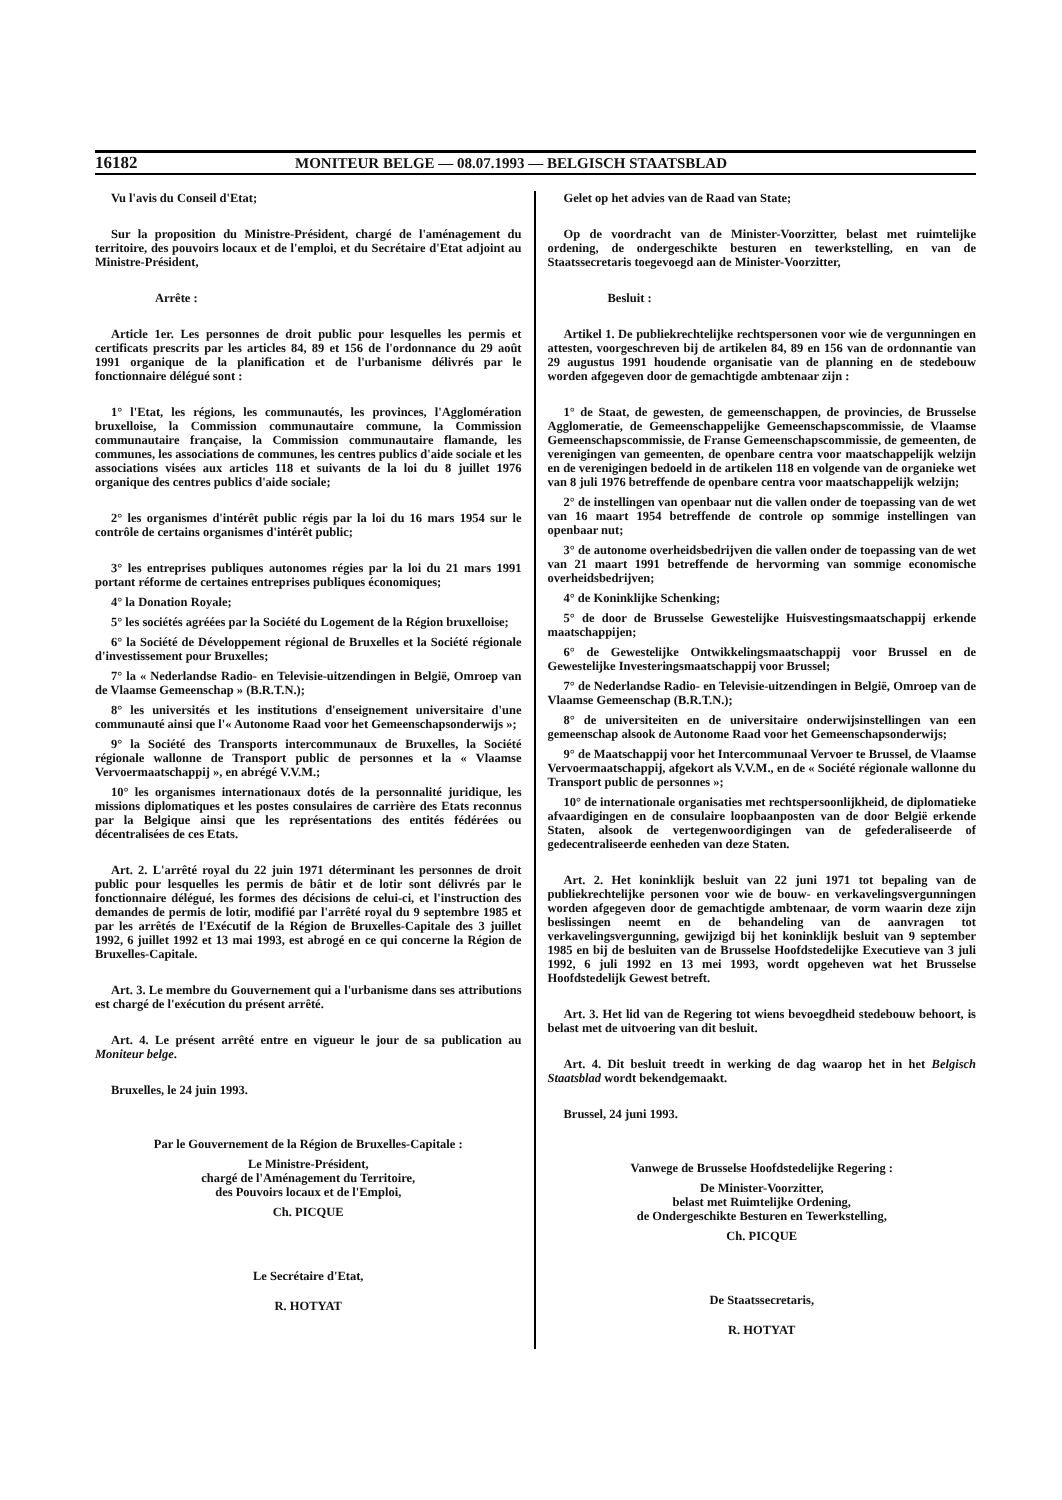16182 MONITEUR BELGE — 08.07.1993 — BELGISCH STAATSBLAD
Vu l'avis du Conseil d'Etat;
Sur la proposition du Ministre-Président, chargé de l'aménagement du territoire, des pouvoirs locaux et de l'emploi, et du Secrétaire d'Etat adjoint au Ministre-Président,
Arrête :
Article 1er. Les personnes de droit public pour lesquelles les permis et certificats prescrits par les articles 84, 89 et 156 de l'ordonnance du 29 août 1991 organique de la planification et de l'urbanisme délivrés par le fonctionnaire délégué sont :
1° l'Etat, les régions, les communautés, les provinces, l'Agglomération bruxelloise, la Commission communautaire commune, la Commission communautaire française, la Commission communautaire flamande, les communes, les associations de communes, les centres publics d'aide sociale et les associations visées aux articles 118 et suivants de la loi du 8 juillet 1976 organique des centres publics d'aide sociale;
2° les organismes d'intérêt public régis par la loi du 16 mars 1954 sur le contrôle de certains organismes d'intérêt public;
3° les entreprises publiques autonomes régies par la loi du 21 mars 1991 portant réforme de certaines entreprises publiques économiques;
4° la Donation Royale;
5° les sociétés agréées par la Société du Logement de la Région bruxelloise;
6° la Société de Développement régional de Bruxelles et la Société régionale d'investissement pour Bruxelles;
7° la « Nederlandse Radio- en Televisie-uitzendingen in België, Omroep van de Vlaamse Gemeenschap » (B.R.T.N.);
8° les universités et les institutions d'enseignement universitaire d'une communauté ainsi que l'« Autonome Raad voor het Gemeenschapsonderwijs »;
9° la Société des Transports intercommunaux de Bruxelles, la Société régionale wallonne de Transport public de personnes et la « Vlaamse Vervoermaatschappij », en abrégé V.V.M.;
10° les organismes internationaux dotés de la personnalité juridique, les missions diplomatiques et les postes consulaires de carrière des Etats reconnus par la Belgique ainsi que les représentations des entités fédérées ou décentralisées de ces Etats.
Art. 2. L'arrêté royal du 22 juin 1971 déterminant les personnes de droit public pour lesquelles les permis de bâtir et de lotir sont délivrés par le fonctionnaire délégué, les formes des décisions de celui-ci, et l'instruction des demandes de permis de lotir, modifié par l'arrêté royal du 9 septembre 1985 et par les arrêtés de l'Exécutif de la Région de Bruxelles-Capitale des 3 juillet 1992, 6 juillet 1992 et 13 mai 1993, est abrogé en ce qui concerne la Région de Bruxelles-Capitale.
Art. 3. Le membre du Gouvernement qui a l'urbanisme dans ses attributions est chargé de l'exécution du présent arrêté.
Art. 4. Le présent arrêté entre en vigueur le jour de sa publication au Moniteur belge.
Bruxelles, le 24 juin 1993.
Par le Gouvernement de la Région de Bruxelles-Capitale :
Le Ministre-Président,
chargé de l'Aménagement du Territoire,
des Pouvoirs locaux et de l'Emploi,
Ch. PICQUE
Le Secrétaire d'Etat,
R. HOTYAT
Gelet op het advies van de Raad van State;
Op de voordracht van de Minister-Voorzitter, belast met ruimtelijke ordening, de ondergeschikte besturen en tewerkstelling, en van de Staatssecretaris toegevoegd aan de Minister-Voorzitter,
Besluit :
Artikel 1. De publiekrechtelijke rechtspersonen voor wie de vergunningen en attesten, voorgeschreven bij de artikelen 84, 89 en 156 van de ordonnantie van 29 augustus 1991 houdende organisatie van de planning en de stedebouw worden afgegeven door de gemachtigde ambtenaar zijn :
1° de Staat, de gewesten, de gemeenschappen, de provincies, de Brusselse Agglomeratie, de Gemeenschappelijke Gemeenschapscommissie, de Vlaamse Gemeenschapscommissie, de Franse Gemeenschapscommissie, de gemeenten, de verenigingen van gemeenten, de openbare centra voor maatschappelijk welzijn en de verenigingen bedoeld in de artikelen 118 en volgende van de organieke wet van 8 juli 1976 betreffende de openbare centra voor maatschappelijk welzijn;
2° de instellingen van openbaar nut die vallen onder de toepassing van de wet van 16 maart 1954 betreffende de controle op sommige instellingen van openbaar nut;
3° de autonome overheidsbedrijven die vallen onder de toepassing van de wet van 21 maart 1991 betreffende de hervorming van sommige economische overheidsbedrijven;
4° de Koninklijke Schenking;
5° de door de Brusselse Gewestelijke Huisvestingsmaatschappij erkende maatschappijen;
6° de Gewestelijke Ontwikkelingsmaatschappij voor Brussel en de Gewestelijke Investeringsmaatschappij voor Brussel;
7° de Nederlandse Radio- en Televisie-uitzendingen in België, Omroep van de Vlaamse Gemeenschap (B.R.T.N.);
8° de universiteiten en de universitaire onderwijsinstellingen van een gemeenschap alsook de Autonome Raad voor het Gemeenschapsonderwijs;
9° de Maatschappij voor het Intercommunaal Vervoer te Brussel, de Vlaamse Vervoermaatschappij, afgekort als V.V.M., en de « Société régionale wallonne du Transport public de personnes »;
10° de internationale organisaties met rechtspersoonlijkheid, de diplomatieke afvaardigingen en de consulaire loopbaanposten van de door België erkende Staten, alsook de vertegenwoordigingen van de gefederaliseerde of gedecentraliseerde eenheden van deze Staten.
Art. 2. Het koninklijk besluit van 22 juni 1971 tot bepaling van de publiekrechtelijke personen voor wie de bouw- en verkavelingsvergunningen worden afgegeven door de gemachtigde ambtenaar, de vorm waarin deze zijn beslissingen neemt en de behandeling van de aanvragen tot verkavelingsvergunning, gewijzigd bij het koninklijk besluit van 9 september 1985 en bij de besluiten van de Brusselse Hoofdstedelijke Executieve van 3 juli 1992, 6 juli 1992 en 13 mei 1993, wordt opgeheven wat het Brusselse Hoofdstedelijk Gewest betreft.
Art. 3. Het lid van de Regering tot wiens bevoegdheid stedebouw behoort, is belast met de uitvoering van dit besluit.
Art. 4. Dit besluit treedt in werking de dag waarop het in het Belgisch Staatsblad wordt bekendgemaakt.
Brussel, 24 juni 1993.
Vanwege de Brusselse Hoofdstedelijke Regering :
De Minister-Voorzitter,
belast met Ruimtelijke Ordening,
de Ondergeschikte Besturen en Tewerkstelling,
Ch. PICQUE
De Staatssecretaris,
R. HOTYAT